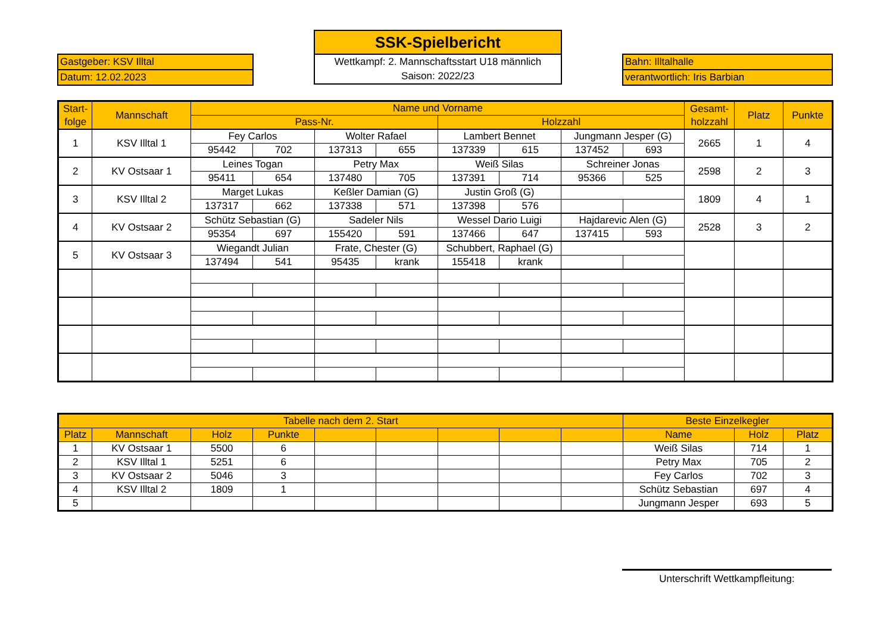Gastgeber: KSV Illtal
Datum: 12.02.2023
SSK-Spielbericht
Wettkampf: 2. Mannschaftsstart U18 männlich
Saison: 2022/23
Bahn: Illtalhalle
verantwortlich: Iris Barbian
| Start- folge | Mannschaft | Name und Vorname | | | | | | | | Gesamt- holzzahl | Platz | Punkte |
| | | Pass-Nr. | | | | Holzzahl | | | | | | |
| 1 | KSV Illtal 1 | Fey Carlos | | Wolter Rafael | | Lambert Bennet | | Jungmann Jesper (G) | | 2665 | 1 | 4 |
| | | 95442 | 702 | 137313 | 655 | 137339 | 615 | 137452 | 693 | | | |
| 2 | KV Ostsaar 1 | Leines Togan | | Petry Max | | Weiß Silas | | Schreiner Jonas | | 2598 | 2 | 3 |
| | | 95411 | 654 | 137480 | 705 | 137391 | 714 | 95366 | 525 | | | |
| 3 | KSV Illtal 2 | Marget Lukas | | Keßler Damian (G) | | Justin Groß (G) | | | | 1809 | 4 | 1 |
| | | 137317 | 662 | 137338 | 571 | 137398 | 576 | | | | | |
| 4 | KV Ostsaar 2 | Schütz Sebastian (G) | | Sadeler Nils | | Wessel Dario Luigi | | Hajdarevic Alen (G) | | 2528 | 3 | 2 |
| | | 95354 | 697 | 155420 | 591 | 137466 | 647 | 137415 | 593 | | | |
| 5 | KV Ostsaar 3 | Wiegandt Julian | | Frate, Chester (G) | | Schubbert, Raphael (G) | | | | | | |
| | | 137494 | 541 | 95435 | krank | 155418 | krank | | | | | |
| Tabelle nach dem 2. Start | | | | | | | | | Beste Einzelkegler | | |
| Platz | Mannschaft | Holz | Punkte | | | | | | Name | Holz | Platz |
| 1 | KV Ostsaar 1 | 5500 | 6 | | | | | | Weiß Silas | 714 | 1 |
| 2 | KSV Illtal 1 | 5251 | 6 | | | | | | Petry Max | 705 | 2 |
| 3 | KV Ostsaar 2 | 5046 | 3 | | | | | | Fey Carlos | 702 | 3 |
| 4 | KSV Illtal 2 | 1809 | 1 | | | | | | Schütz Sebastian | 697 | 4 |
| 5 | | | | | | | | | Jungmann Jesper | 693 | 5 |
Unterschrift Wettkampfleitung: